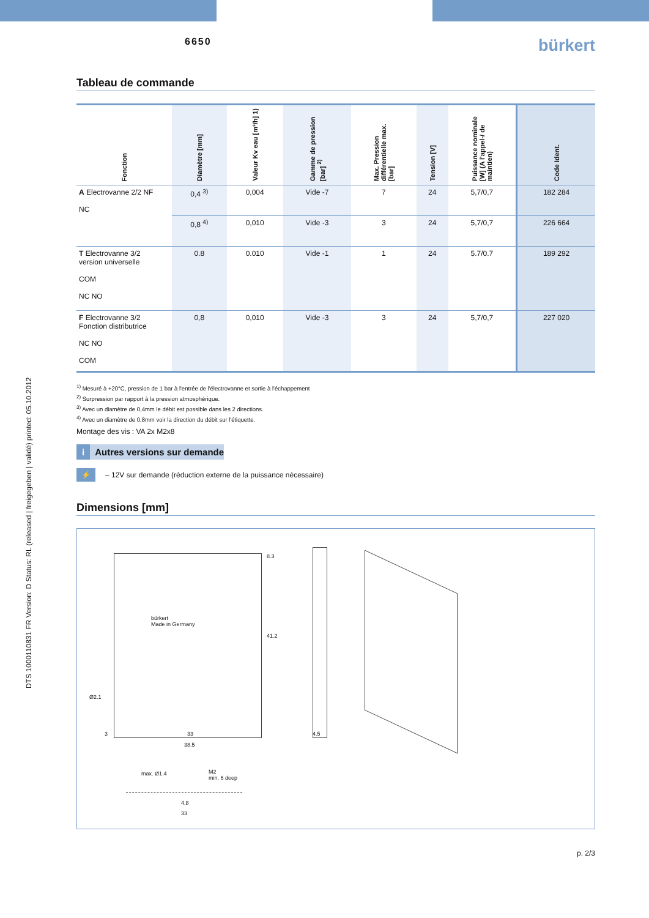DTS 1000110831 FR Version: D Status: RL (released | freigegeben | validé) printed: 05.10.2012
6650
bürkert
Tableau de commande
| Fonction | Diamètre [mm] | Valeur Kv eau [m³/h] 1) | Gamme de pression [bar] <sup>2)</sup> | Max. Pression différentielle max. [bar] | Tension [V] | Puissance nominale [W] (A l'appel-/ de maintien) | Code Ident. |
| --- | --- | --- | --- | --- | --- | --- | --- |
| A Electrovanne 2/2 NF NC | 0,4 <sup>3)</sup> | 0,004 | Vide -7 | 7 | 24 | 5,7/0,7 | 182 284 |
| | 0,8 <sup>4)</sup> | 0,010 | Vide -3 | 3 | 24 | 5,7/0,7 | 226 664 |
| T Electrovanne 3/2 version universelle COM NC NO | 0.8 | 0.010 | Vide -1 | 1 | 24 | 5.7/0.7 | 189 292 |
| F Electrovanne 3/2 Fonction distributrice NC NO COM | 0,8 | 0,010 | Vide -3 | 3 | 24 | 5,7/0,7 | 227 020 |
<sup>1)</sup> Mesuré à +20°C, pression de 1 bar à l'entrée de l'électrovanne et sortie à l'échappement
<sup>2)</sup> Surpression par rapport à la pression atmosphérique.
<sup>3)</sup> Avec un diamètre de 0,4mm le débit est possible dans les 2 directions.
<sup>4)</sup> Avec un diamètre de 0,8mm voir la direction du débit sur l'étiquette.
Montage des vis : VA 2x M2x8
i Autres versions sur demande
⚡ – 12V sur demande (réduction externe de la puissance nécessaire)
Dimensions [mm]
bürkert
Made in Germany
8.3
41.2
Ø2.1
3 33
38.5
4.5
max. Ø1.4
M2
min. 6 deep
4.8
33
p. 2/3